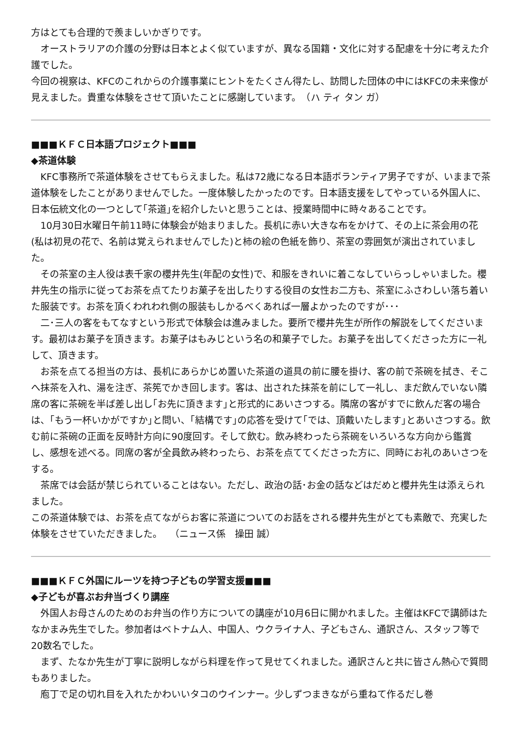方はとても合理的で羨ましいかぎりです。
　オーストラリアの介護の分野は日本とよく似ていますが、異なる国籍・文化に対する配慮を十分に考えた介護でした。
今回の視察は、KFCのこれからの介護事業にヒントをたくさん得たし、訪問した団体の中にはKFCの未来像が見えました。貴重な体験をさせて頂いたことに感謝しています。　（ハ ティ タン ガ）
■■■ＫＦＣ日本語プロジェクト■■■
◆茶道体験
　KFC事務所で茶道体験をさせてもらえました。私は72歳になる日本語ボランティア男子ですが、いままで茶道体験をしたことがありませんでした。一度体験したかったのです。日本語支援をしてやっている外国人に、日本伝統文化の一つとして｢茶道｣を紹介したいと思うことは、授業時間中に時々あることです。
　10月30日水曜日午前11時に体験会が始まりました。長机に赤い大きな布をかけて、その上に茶会用の花(私は初見の花で、名前は覚えられませんでした)と柿の絵の色紙を飾り、茶室の雰囲気が演出されていました。
　その茶室の主人役は表千家の櫻井先生(年配の女性)で、和服をきれいに着こなしていらっしゃいました。櫻井先生の指示に従ってお茶を点てたりお菓子を出したりする役目の女性お二方も、茶室にふさわしい落ち着いた服装です。お茶を頂くわれわれ側の服装もしかるべくあれば一層よかったのですが･･･
　二･三人の客をもてなすという形式で体験会は進みました。要所で櫻井先生が所作の解説をしてくださいます。最初はお菓子を頂きます。お菓子はもみじという名の和菓子でした。お菓子を出してくださった方に一礼して、頂きます。
　お茶を点てる担当の方は、長机にあらかじめ置いた茶道の道具の前に腰を掛け、客の前で茶碗を拭き、そこへ抹茶を入れ、湯を注ぎ、茶筅でかき回します。客は、出された抹茶を前にして一礼し、まだ飲んでいない隣席の客に茶碗を半ば差し出し｢お先に頂きます｣と形式的にあいさつする。隣席の客がすでに飲んだ客の場合は、｢もう一杯いかがですか｣と問い、｢結構です｣の応答を受けて｢では、頂戴いたします｣とあいさつする。飲む前に茶碗の正面を反時計方向に90度回す。そして飲む。飲み終わったら茶碗をいろいろな方向から鑑賞し、感想を述べる。同席の客が全員飲み終わったら、お茶を点ててくださった方に、同時にお礼のあいさつをする。
　茶席では会話が禁じられていることはない。ただし、政治の話･お金の話などはだめと櫻井先生は添えられました。
この茶道体験では、お茶を点てながらお客に茶道についてのお話をされる櫻井先生がとても素敵で、充実した体験をさせていただきました。　 （ニュース係　操田 誠）
■■■ＫＦＣ外国にルーツを持つ子どもの学習支援■■■
◆子どもが喜ぶお弁当づくり講座
　外国人お母さんのためのお弁当の作り方についての講座が10月6日に開かれました。主催はKFCで講師はたなかまみ先生でした。参加者はベトナム人、中国人、ウクライナ人、子どもさん、通訳さん、スタッフ等で20数名でした。
　まず、たなか先生が丁寧に説明しながら料理を作って見せてくれました。通訳さんと共に皆さん熱心で質問もありました。
　庖丁で足の切れ目を入れたかわいいタコのウインナー。少しずつまきながら重ねて作るだし巻